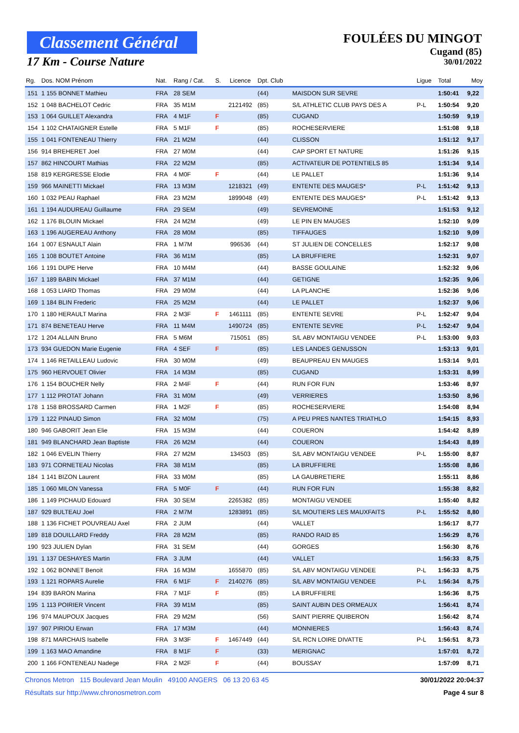Classement Général
17 Km - Course Nature
FOULÉES DU MINGOT
Cugand (85)
30/01/2022
| Rg. | Dos. NOM Prénom | Nat. | Rang / Cat. | S. | Licence | Dpt. Club | | Ligue | Total | Moy |
| --- | --- | --- | --- | --- | --- | --- | --- | --- | --- | --- |
| 151 | 1 155 BONNET Mathieu | FRA | 28 SEM | | | (44) | MAISDON SUR SEVRE | | 1:50:41 | 9,22 |
| 152 | 1 048 BACHELOT Cedric | FRA | 35 M1M | | 2121492 | (85) | S/L ATHLETIC CLUB PAYS DES A | P-L | 1:50:54 | 9,20 |
| 153 | 1 064 GUILLET Alexandra | FRA | 4 M1F | F | | (85) | CUGAND | | 1:50:59 | 9,19 |
| 154 | 1 102 CHATAIGNER Estelle | FRA | 5 M1F | F | | (85) | ROCHESERVIERE | | 1:51:08 | 9,18 |
| 155 | 1 041 FONTENEAU Thierry | FRA | 21 M2M | | | (44) | CLISSON | | 1:51:12 | 9,17 |
| 156 | 914 BREHERET Joel | FRA | 27 M0M | | | (44) | CAP SPORT ET NATURE | | 1:51:26 | 9,15 |
| 157 | 862 HINCOURT Mathias | FRA | 22 M2M | | | (85) | ACTIVATEUR DE POTENTIELS 85 | | 1:51:34 | 9,14 |
| 158 | 819 KERGRESSE Elodie | FRA | 4 M0F | F | | (44) | LE PALLET | | 1:51:36 | 9,14 |
| 159 | 966 MAINETTI Mickael | FRA | 13 M3M | | 1218321 | (49) | ENTENTE DES MAUGES* | P-L | 1:51:42 | 9,13 |
| 160 | 1 032 PEAU Raphael | FRA | 23 M2M | | 1899048 | (49) | ENTENTE DES MAUGES* | P-L | 1:51:42 | 9,13 |
| 161 | 1 194 AUDUREAU Guillaume | FRA | 29 SEM | | | (49) | SEVREMOINE | | 1:51:53 | 9,12 |
| 162 | 1 176 BLOUIN Mickael | FRA | 24 M2M | | | (49) | LE PIN EN MAUGES | | 1:52:10 | 9,09 |
| 163 | 1 196 AUGEREAU Anthony | FRA | 28 M0M | | | (85) | TIFFAUGES | | 1:52:10 | 9,09 |
| 164 | 1 007 ESNAULT Alain | FRA | 1 M7M | | 996536 | (44) | ST JULIEN DE CONCELLES | | 1:52:17 | 9,08 |
| 165 | 1 108 BOUTET Antoine | FRA | 36 M1M | | | (85) | LA BRUFFIERE | | 1:52:31 | 9,07 |
| 166 | 1 191 DUPE Herve | FRA | 10 M4M | | | (44) | BASSE GOULAINE | | 1:52:32 | 9,06 |
| 167 | 1 189 BABIN Mickael | FRA | 37 M1M | | | (44) | GETIGNE | | 1:52:35 | 9,06 |
| 168 | 1 053 LIARD Thomas | FRA | 29 M0M | | | (44) | LA PLANCHE | | 1:52:36 | 9,06 |
| 169 | 1 184 BLIN Frederic | FRA | 25 M2M | | | (44) | LE PALLET | | 1:52:37 | 9,06 |
| 170 | 1 180 HERAULT Marina | FRA | 2 M3F | F | 1461111 | (85) | ENTENTE SEVRE | P-L | 1:52:47 | 9,04 |
| 171 | 874 BENETEAU Herve | FRA | 11 M4M | | 1490724 | (85) | ENTENTE SEVRE | P-L | 1:52:47 | 9,04 |
| 172 | 1 204 ALLAIN Bruno | FRA | 5 M6M | | 715051 | (85) | S/L ABV MONTAIGU VENDEE | P-L | 1:53:00 | 9,03 |
| 173 | 934 GUEDON Marie Eugenie | FRA | 4 SEF | F | | (85) | LES LANDES GENUSSON | | 1:53:13 | 9,01 |
| 174 | 1 146 RETAILLEAU Ludovic | FRA | 30 M0M | | | (49) | BEAUPREAU EN MAUGES | | 1:53:14 | 9,01 |
| 175 | 960 HERVOUET Olivier | FRA | 14 M3M | | | (85) | CUGAND | | 1:53:31 | 8,99 |
| 176 | 1 154 BOUCHER Nelly | FRA | 2 M4F | F | | (44) | RUN FOR FUN | | 1:53:46 | 8,97 |
| 177 | 1 112 PROTAT Johann | FRA | 31 M0M | | | (49) | VERRIERES | | 1:53:50 | 8,96 |
| 178 | 1 158 BROSSARD Carmen | FRA | 1 M2F | F | | (85) | ROCHESERVIERE | | 1:54:08 | 8,94 |
| 179 | 1 122 PINAUD Simon | FRA | 32 M0M | | | (75) | A PEU PRES NANTES TRIATHLO | | 1:54:15 | 8,93 |
| 180 | 946 GABORIT Jean Elie | FRA | 15 M3M | | | (44) | COUERON | | 1:54:42 | 8,89 |
| 181 | 949 BLANCHARD Jean Baptiste | FRA | 26 M2M | | | (44) | COUERON | | 1:54:43 | 8,89 |
| 182 | 1 046 EVELIN Thierry | FRA | 27 M2M | | 134503 | (85) | S/L ABV MONTAIGU VENDEE | P-L | 1:55:00 | 8,87 |
| 183 | 971 CORNETEAU Nicolas | FRA | 38 M1M | | | (85) | LA BRUFFIERE | | 1:55:08 | 8,86 |
| 184 | 1 141 BIZON Laurent | FRA | 33 M0M | | | (85) | LA GAUBRETIERE | | 1:55:11 | 8,86 |
| 185 | 1 060 MILON Vanessa | FRA | 5 M0F | F | | (44) | RUN FOR FUN | | 1:55:38 | 8,82 |
| 186 | 1 149 PICHAUD Edouard | FRA | 30 SEM | | 2265382 | (85) | MONTAIGU VENDEE | | 1:55:40 | 8,82 |
| 187 | 929 BULTEAU Joel | FRA | 2 M7M | | 1283891 | (85) | S/L MOUTIERS LES MAUXFAITS | P-L | 1:55:52 | 8,80 |
| 188 | 1 136 FICHET POUVREAU Axel | FRA | 2 JUM | | | (44) | VALLET | | 1:56:17 | 8,77 |
| 189 | 818 DOUILLARD Freddy | FRA | 28 M2M | | | (85) | RANDO RAID 85 | | 1:56:29 | 8,76 |
| 190 | 923 JULIEN Dylan | FRA | 31 SEM | | | (44) | GORGES | | 1:56:30 | 8,76 |
| 191 | 1 137 DESHAYES Martin | FRA | 3 JUM | | | (44) | VALLET | | 1:56:33 | 8,75 |
| 192 | 1 062 BONNET Benoit | FRA | 16 M3M | | 1655870 | (85) | S/L ABV MONTAIGU VENDEE | P-L | 1:56:33 | 8,75 |
| 193 | 1 121 ROPARS Aurelie | FRA | 6 M1F | F | 2140276 | (85) | S/L ABV MONTAIGU VENDEE | P-L | 1:56:34 | 8,75 |
| 194 | 839 BARON Marina | FRA | 7 M1F | F | | (85) | LA BRUFFIERE | | 1:56:36 | 8,75 |
| 195 | 1 113 POIRIER Vincent | FRA | 39 M1M | | | (85) | SAINT AUBIN DES ORMEAUX | | 1:56:41 | 8,74 |
| 196 | 974 MAUPOUX Jacques | FRA | 29 M2M | | | (56) | SAINT PIERRE QUIBERON | | 1:56:42 | 8,74 |
| 197 | 907 PIRIOU Erwan | FRA | 17 M3M | | | (44) | MONNIERES | | 1:56:43 | 8,74 |
| 198 | 871 MARCHAIS Isabelle | FRA | 3 M3F | F | 1467449 | (44) | S/L RCN LOIRE DIVATTE | P-L | 1:56:51 | 8,73 |
| 199 | 1 163 MAO Amandine | FRA | 8 M1F | F | | (33) | MERIGNAC | | 1:57:01 | 8,72 |
| 200 | 1 166 FONTENEAU Nadege | FRA | 2 M2F | F | | (44) | BOUSSAY | | 1:57:09 | 8,71 |
Chronos Metron 115 Boulevard Jean Moulin 49100 ANGERS 06 13 20 63 45 30/01/2022 20:04:37
Résultats sur http://www.chronosmetron.com Page 4 sur 8